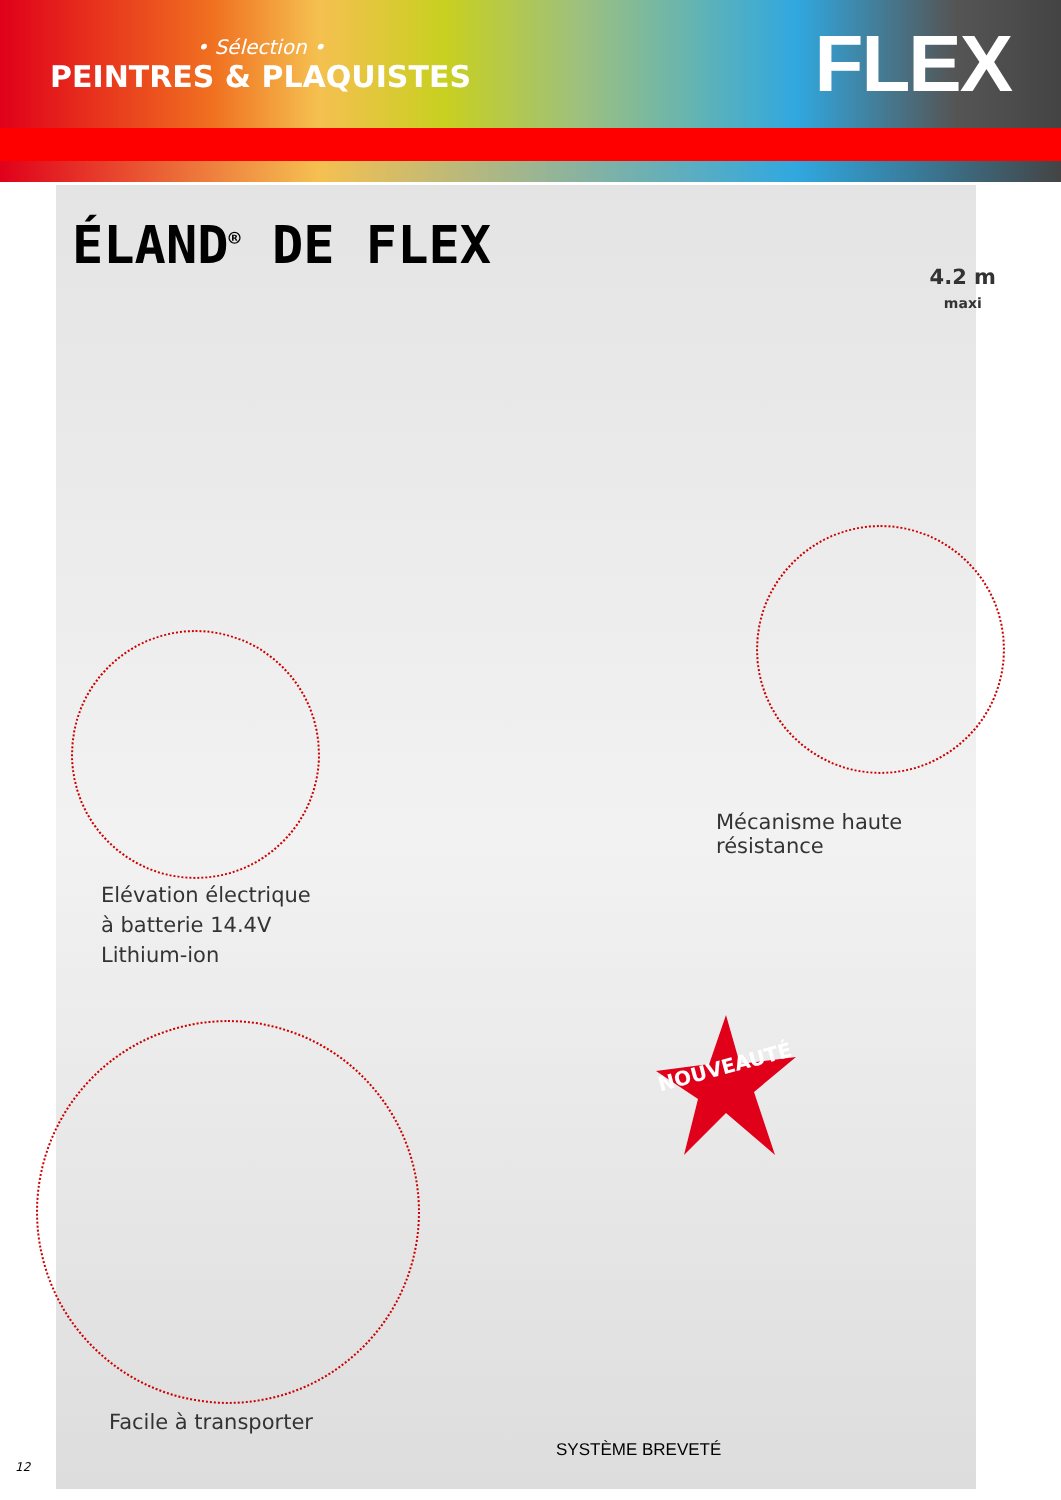• Sélection •
PEINTRES & PLAQUISTES
FLEX
ÉLAND<sup>®</sup> DE FLEX
4.2 m
maxi
Mécanisme haute résistance
Elévation électrique
à batterie 14.4V
Lithium-ion
NOUVEAUTÉ
Facile à transporter
SYSTÈME BREVETÉ
12